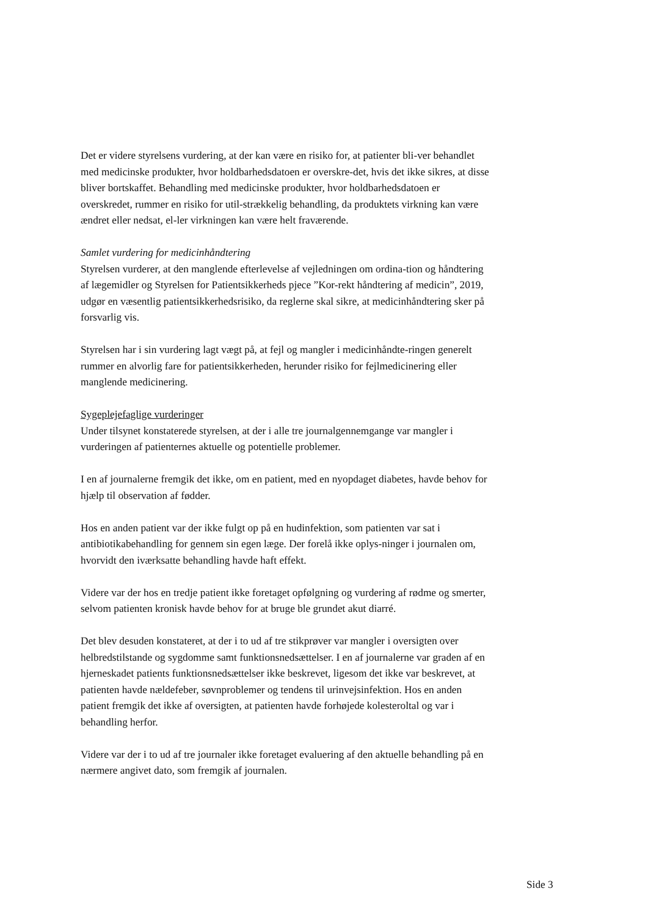Det er videre styrelsens vurdering, at der kan være en risiko for, at patienter bli-ver behandlet med medicinske produkter, hvor holdbarhedsdatoen er overskre-det, hvis det ikke sikres, at disse bliver bortskaffet. Behandling med medicinske produkter, hvor holdbarhedsdatoen er overskredet, rummer en risiko for util-strækkelig behandling, da produktets virkning kan være ændret eller nedsat, el-ler virkningen kan være helt fraværende.
Samlet vurdering for medicinhåndtering
Styrelsen vurderer, at den manglende efterlevelse af vejledningen om ordina-tion og håndtering af lægemidler og Styrelsen for Patientsikkerheds pjece ”Kor-rekt håndtering af medicin”, 2019, udgør en væsentlig patientsikkerhedsrisiko, da reglerne skal sikre, at medicinhåndtering sker på forsvarlig vis.
Styrelsen har i sin vurdering lagt vægt på, at fejl og mangler i medicinhåndte-ringen generelt rummer en alvorlig fare for patientsikkerheden, herunder risiko for fejlmedicinering eller manglende medicinering.
Sygeplejefaglige vurderinger
Under tilsynet konstaterede styrelsen, at der i alle tre journalgennemgange var mangler i vurderingen af patienternes aktuelle og potentielle problemer.
I en af journalerne fremgik det ikke, om en patient, med en nyopdaget diabetes, havde behov for hjælp til observation af fødder.
Hos en anden patient var der ikke fulgt op på en hudinfektion, som patienten var sat i antibiotikabehandling for gennem sin egen læge. Der forelå ikke oplys-ninger i journalen om, hvorvidt den iværksatte behandling havde haft effekt.
Videre var der hos en tredje patient ikke foretaget opfølgning og vurdering af rødme og smerter, selvom patienten kronisk havde behov for at bruge ble grundet akut diarré.
Det blev desuden konstateret, at der i to ud af tre stikprøver var mangler i oversigten over helbredstilstande og sygdomme samt funktionsnedsættelser. I en af journalerne var graden af en hjerneskadet patients funktionsnedsættelser ikke beskrevet, ligesom det ikke var beskrevet, at patienten havde nældefeber, søvnproblemer og tendens til urinvejsinfektion. Hos en anden patient fremgik det ikke af oversigten, at patienten havde forhøjede kolesteroltal og var i behandling herfor.
Videre var der i to ud af tre journaler ikke foretaget evaluering af den aktuelle behandling på en nærmere angivet dato, som fremgik af journalen.
Side 3